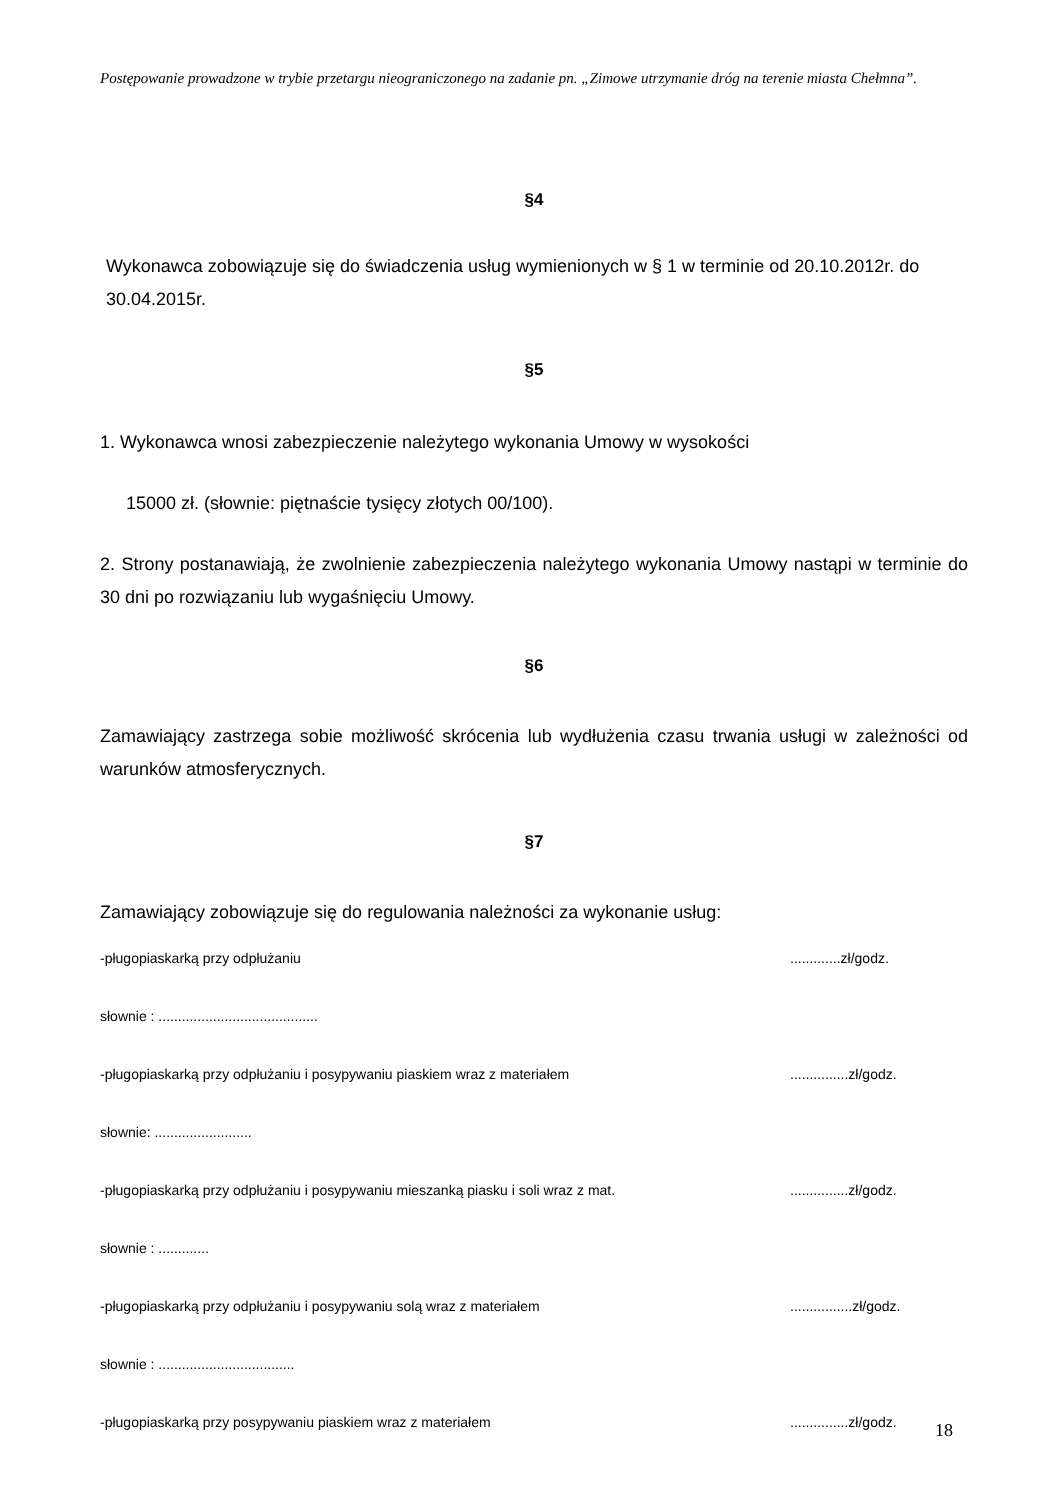Postępowanie prowadzone w trybie przetargu nieograniczonego na zadanie pn. „Zimowe utrzymanie dróg na terenie miasta Chełmna”.
§4
Wykonawca zobowiązuje się do świadczenia usług wymienionych w § 1 w terminie od 20.10.2012r. do 30.04.2015r.
§5
1. Wykonawca wnosi zabezpieczenie należytego wykonania Umowy w wysokości
15000 zł. (słownie: piętnaście tysięcy złotych 00/100).
2. Strony postanawiają, że zwolnienie zabezpieczenia należytego wykonania Umowy nastąpi w terminie do 30 dni po rozwiązaniu lub wygaśnięciu Umowy.
§6
Zamawiający zastrzega sobie możliwość skrócenia lub wydłużenia czasu trwania usługi w zależności od warunków atmosferycznych.
§7
Zamawiający zobowiązuje się do regulowania należności za wykonanie usług:
-pługopiaskarką przy odpłużaniu.............zł/godz.
słownie : .........................................
-pługopiaskarką przy odpłużaniu i posypywaniu piaskiem wraz z materiałem...............zł/godz.
słownie: .........................
-pługopiaskarką przy odpłużaniu i posypywaniu mieszanką piasku i soli wraz z mat................zł/godz.
słownie : .............
-pługopiaskarką przy odpłużaniu i posypywaniu solą wraz z materiałem................zł/godz.
słownie : ...................................
-pługopiaskarką przy posypywaniu piaskiem wraz z materiałem...............zł/godz.
18